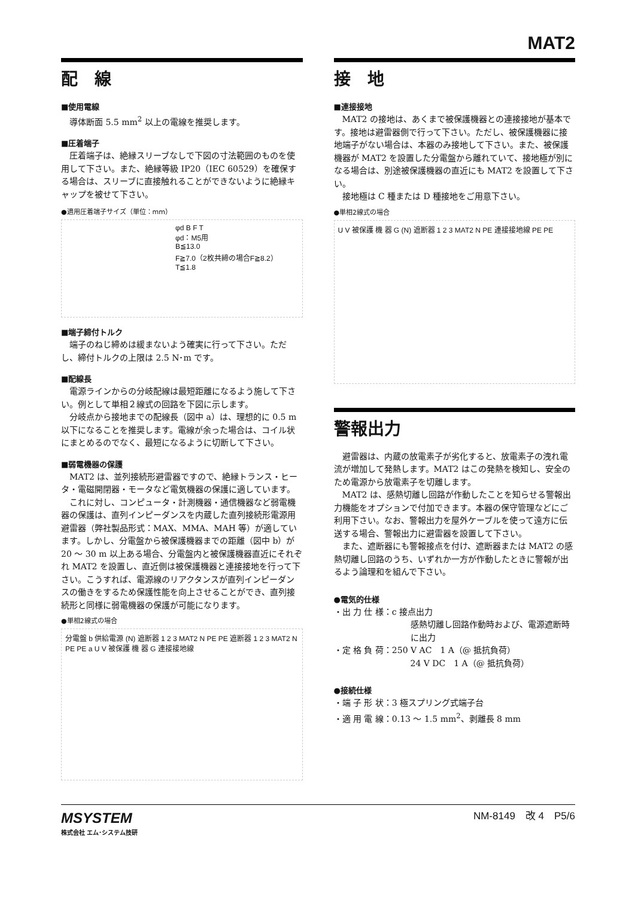MAT2
配　線
■使用電線
導体断面 5.5 mm<sup>2</sup> 以上の電線を推奨します。
■圧着端子
圧着端子は、絶縁スリーブなしで下図の寸法範囲のものを使用して下さい。また、絶縁等級 IP20（IEC 60529）を確保する場合は、スリーブに直接触れることができないように絶縁キャップを被せて下さい。
●適用圧着端子サイズ（単位：mm）
φd B F T
φd：M5用
B≦13.0
F≧7.0（2枚共締の場合F≧8.2）
T≦1.8
■端子締付トルク
端子のねじ締めは緩まないよう確実に行って下さい。ただし、締付トルクの上限は 2.5 N･m です。
■配線長
電源ラインからの分岐配線は最短距離になるよう施して下さい。例として単相２線式の回路を下図に示します。
分岐点から接地までの配線長（図中 a）は、理想的に 0.5 m 以下になることを推奨します。電線が余った場合は、コイル状にまとめるのでなく、最短になるように切断して下さい。
■弱電機器の保護
MAT2 は、並列接続形避雷器ですので、絶縁トランス・ヒータ・電磁開閉器・モータなど電気機器の保護に適しています。
これに対し、コンピュータ・計測機器・通信機器など弱電機器の保護は、直列インピーダンスを内蔵した直列接続形電源用避雷器（弊社製品形式：MAX、MMA、MAH 等）が適しています。しかし、分電盤から被保護機器までの距離（図中 b）が 20 〜 30 m 以上ある場合、分電盤内と被保護機器直近にそれぞれ MAT2 を設置し、直近側は被保護機器と連接接地を行って下さい。こうすれば、電源線のリアクタンスが直列インピーダンスの働きをするため保護性能を向上させることができ、直列接続形と同様に弱電機器の保護が可能になります。
●単相2線式の場合
分電盤 b 供給電源 (N) 遮断器 1 2 3 MAT2 N PE PE 遮断器 1 2 3 MAT2 N PE PE a U V 被保護 機 器 G 連接接地線
接　地
■連接接地
MAT2 の接地は、あくまで被保護機器との連接接地が基本です。接地は避雷器側で行って下さい。ただし、被保護機器に接地端子がない場合は、本器のみ接地して下さい。また、被保護機器が MAT2 を設置した分電盤から離れていて、接地極が別になる場合は、別途被保護機器の直近にも MAT2 を設置して下さい。
接地極は C 種または D 種接地をご用意下さい。
●単相2線式の場合
U V 被保護 機 器 G (N) 遮断器 1 2 3 MAT2 N PE 連接接地線 PE PE
警報出力
避雷器は、内蔵の放電素子が劣化すると、放電素子の洩れ電流が増加して発熱します。MAT2 はこの発熱を検知し、安全のため電源から放電素子を切離します。
MAT2 は、感熱切離し回路が作動したことを知らせる警報出力機能をオプションで付加できます。本器の保守管理などにご利用下さい。なお、警報出力を屋外ケーブルを使って遠方に伝送する場合、警報出力に避雷器を設置して下さい。
また、遮断器にも警報接点を付け、遮断器または MAT2 の感熱切離し回路のうち、いずれか一方が作動したときに警報が出るよう論理和を組んで下さい。
●電気的仕様
・出 力 仕 様：c 接点出力
感熱切離し回路作動時および、電源遮断時に出力
・定 格 負 荷：250 V AC　1 A（@ 抵抗負荷）
24 V DC　1 A（@ 抵抗負荷）
●接続仕様
・端 子 形 状：3 極スプリング式端子台
・適 用 電 線：0.13 〜 1.5 mm<sup>2</sup>、剥離長 8 mm
MSYSTEM
株式会社 エム･システム技研
NM-8149　改 4　P5/6